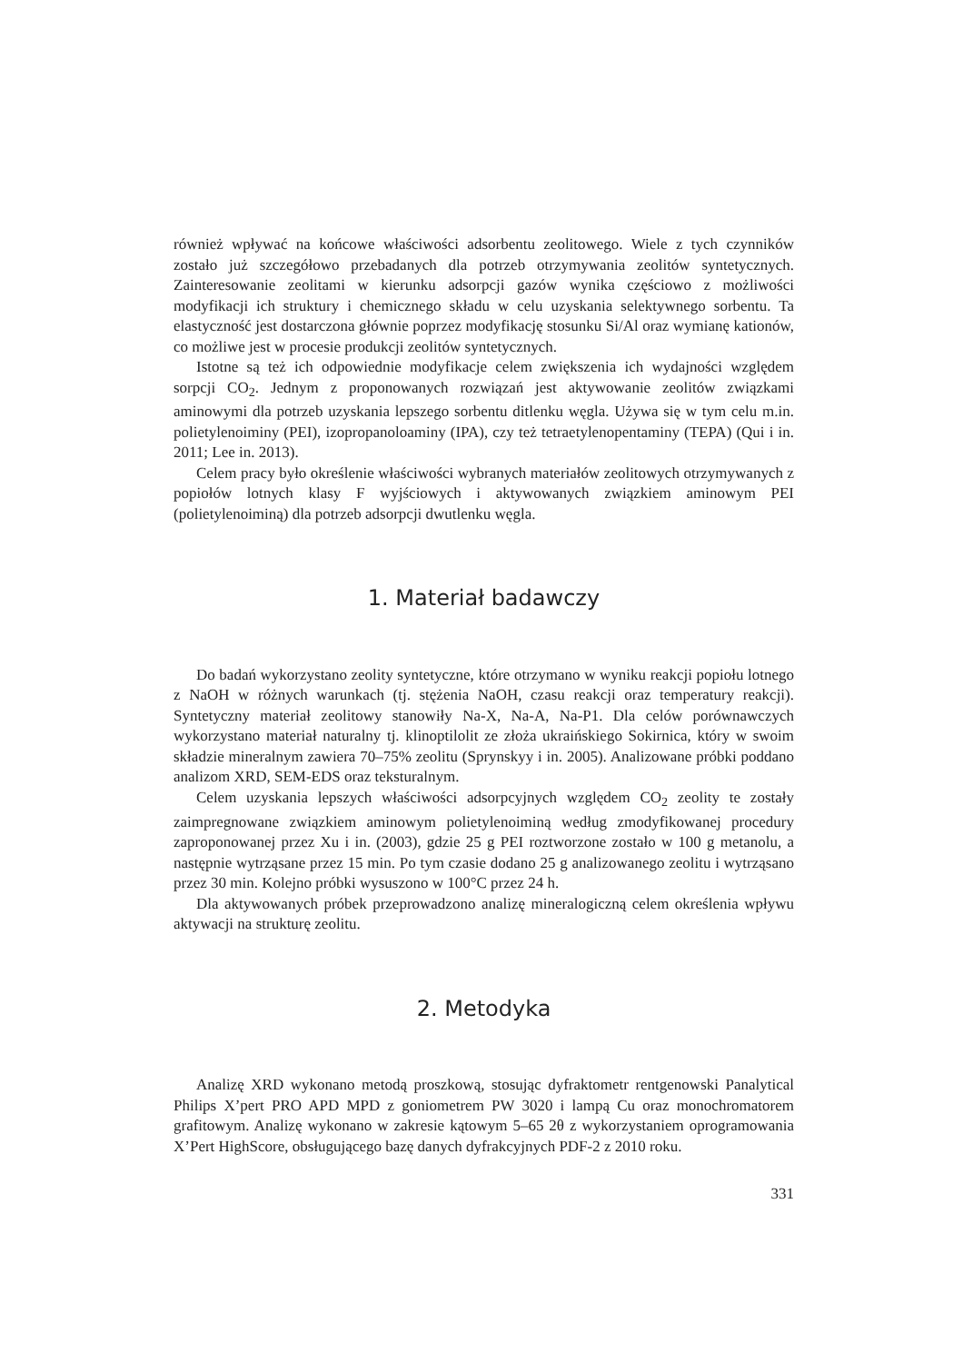również wpływać na końcowe właściwości adsorbentu zeolitowego. Wiele z tych czynników zostało już szczegółowo przebadanych dla potrzeb otrzymywania zeolitów syntetycznych. Zainteresowanie zeolitami w kierunku adsorpcji gazów wynika częściowo z możliwości modyfikacji ich struktury i chemicznego składu w celu uzyskania selektywnego sorbentu. Ta elastyczność jest dostarczona głównie poprzez modyfikację stosunku Si/Al oraz wymianę kationów, co możliwe jest w procesie produkcji zeolitów syntetycznych.
Istotne są też ich odpowiednie modyfikacje celem zwiększenia ich wydajności względem sorpcji CO<sub>2</sub>. Jednym z proponowanych rozwiązań jest aktywowanie zeolitów związkami aminowymi dla potrzeb uzyskania lepszego sorbentu ditlenku węgla. Używa się w tym celu m.in. polietylenoiminy (PEI), izopropanoloaminy (IPA), czy też tetraetylenopentaminy (TEPA) (Qui i in. 2011; Lee in. 2013).
Celem pracy było określenie właściwości wybranych materiałów zeolitowych otrzymywanych z popiołów lotnych klasy F wyjściowych i aktywowanych związkiem aminowym PEI (polietylenoiminą) dla potrzeb adsorpcji dwutlenku węgla.
1. Materiał badawczy
Do badań wykorzystano zeolity syntetyczne, które otrzymano w wyniku reakcji popiołu lotnego z NaOH w różnych warunkach (tj. stężenia NaOH, czasu reakcji oraz temperatury reakcji). Syntetyczny materiał zeolitowy stanowiły Na-X, Na-A, Na-P1. Dla celów porównawczych wykorzystano materiał naturalny tj. klinoptilolit ze złoża ukraińskiego Sokirnica, który w swoim składzie mineralnym zawiera 70–75% zeolitu (Sprynskyy i in. 2005). Analizowane próbki poddano analizom XRD, SEM-EDS oraz teksturalnym.
Celem uzyskania lepszych właściwości adsorpcyjnych względem CO<sub>2</sub> zeolity te zostały zaimpregnowane związkiem aminowym polietylenoiminą według zmodyfikowanej procedury zaproponowanej przez Xu i in. (2003), gdzie 25 g PEI roztworzone zostało w 100 g metanolu, a następnie wytrząsane przez 15 min. Po tym czasie dodano 25 g analizowanego zeolitu i wytrząsano przez 30 min. Kolejno próbki wysuszono w 100°C przez 24 h.
Dla aktywowanych próbek przeprowadzono analizę mineralogiczną celem określenia wpływu aktywacji na strukturę zeolitu.
2. Metodyka
Analizę XRD wykonano metodą proszkową, stosując dyfraktometr rentgenowski Panalytical Philips X’pert PRO APD MPD z goniometrem PW 3020 i lampą Cu oraz monochromatorem grafitowym. Analizę wykonano w zakresie kątowym 5–65 2θ z wykorzystaniem oprogramowania X’Pert HighScore, obsługującego bazę danych dyfrakcyjnych PDF-2 z 2010 roku.
331